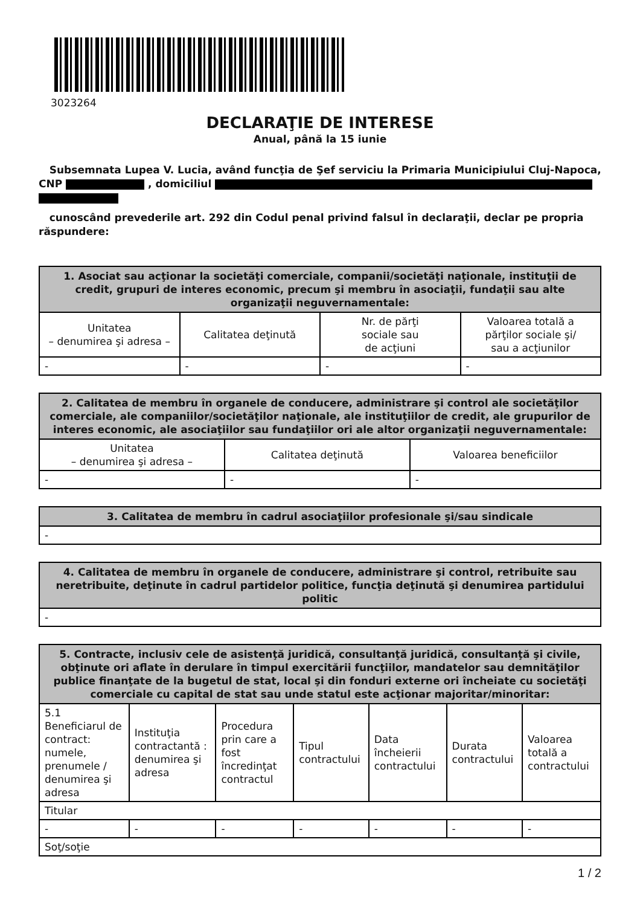3023264
DECLARAŢIE DE INTERESE
Anual, până la 15 iunie
Subsemnata Lupea V. Lucia, având funcţia de Şef serviciu la Primaria Municipiului Cluj-Napoca,
CNP , domiciliul
cunoscând prevederile art. 292 din Codul penal privind falsul în declaraţii, declar pe propria răspundere:
| 1. Asociat sau acţionar la societăţi comerciale, companii/societăţi naţionale, instituţii de credit, grupuri de interes economic, precum şi membru în asociaţii, fundaţii sau alte organizaţii neguvernamentale: | | | |
| --- | --- | --- | --- |
| Unitatea – denumirea şi adresa – | Calitatea deţinută | Nr. de părţi sociale sau de acţiuni | Valoarea totală a părţilor sociale şi/ sau a acţiunilor |
| - | - | - | - |
| 2. Calitatea de membru în organele de conducere, administrare şi control ale societăţilor comerciale, ale companiilor/societăţilor naţionale, ale instituţiilor de credit, ale grupurilor de interes economic, ale asociaţiilor sau fundaţiilor ori ale altor organizaţii neguvernamentale: | | |
| --- | --- | --- |
| Unitatea – denumirea şi adresa – | Calitatea deţinută | Valoarea beneficiilor |
| - | - | - |
| 3. Calitatea de membru în cadrul asociaţiilor profesionale şi/sau sindicale |
| --- |
| - |
| 4. Calitatea de membru în organele de conducere, administrare şi control, retribuite sau neretribuite, deţinute în cadrul partidelor politice, funcţia deţinută şi denumirea partidului politic |
| --- |
| - |
| 5. Contracte, inclusiv cele de asistenţă juridică, consultanţă juridică, consultanţă şi civile, obţinute ori aflate în derulare în timpul exercitării funcţiilor, mandatelor sau demnităţilor publice finanţate de la bugetul de stat, local şi din fonduri externe ori încheiate cu societăţi comerciale cu capital de stat sau unde statul este acţionar majoritar/minoritar: | | | | | | |
| --- | --- | --- | --- | --- | --- | --- |
| 5.1 Beneficiarul de contract: numele, prenumele / denumirea şi adresa | Instituţia contractantă : denumirea şi adresa | Procedura prin care a fost încredinţat contractul | Tipul contractului | Data încheierii contractului | Durata contractului | Valoarea totală a contractului |
| Titular | | | | | | |
| - | - | - | - | - | - | - |
| Soţ/soţie | | | | | | |
1 / 2